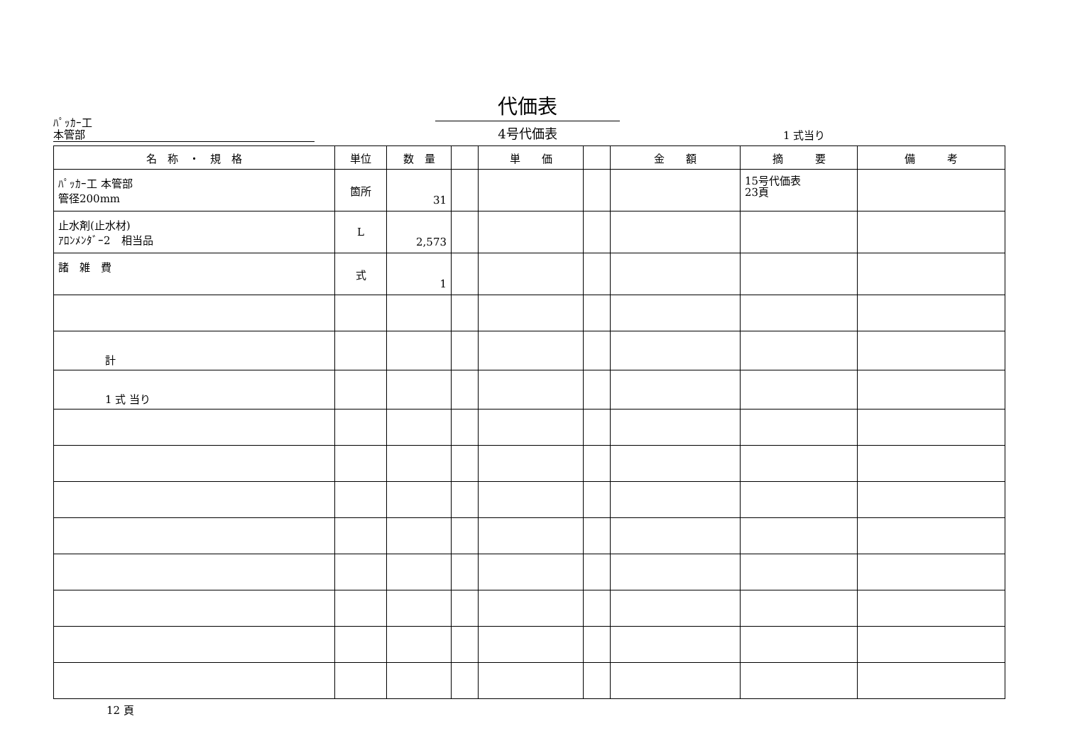ﾊﾟｯｶｰ工
本管部
代価表
4号代価表
1 式当り
| 名 称 ・ 規 格 | 単位 | 数 量 | | 単 価 | | 金 額 | 摘 要 | 備 考 |
| --- | --- | --- | --- | --- | --- | --- | --- | --- |
| ﾊﾟｯｶｰ工 本管部 管径200mm | 箇所 | 31 | | | | | 15号代価表 23頁 | |
| 止水剤(止水材) ｱﾛﾝﾒﾝﾀﾞｰ2 相当品 | L | 2,573 | | | | | | |
| 諸 雑 費 | 式 | 1 | | | | | | |
| 計 | | | | | | | | |
| 1 式 当り | | | | | | | | |
12 頁